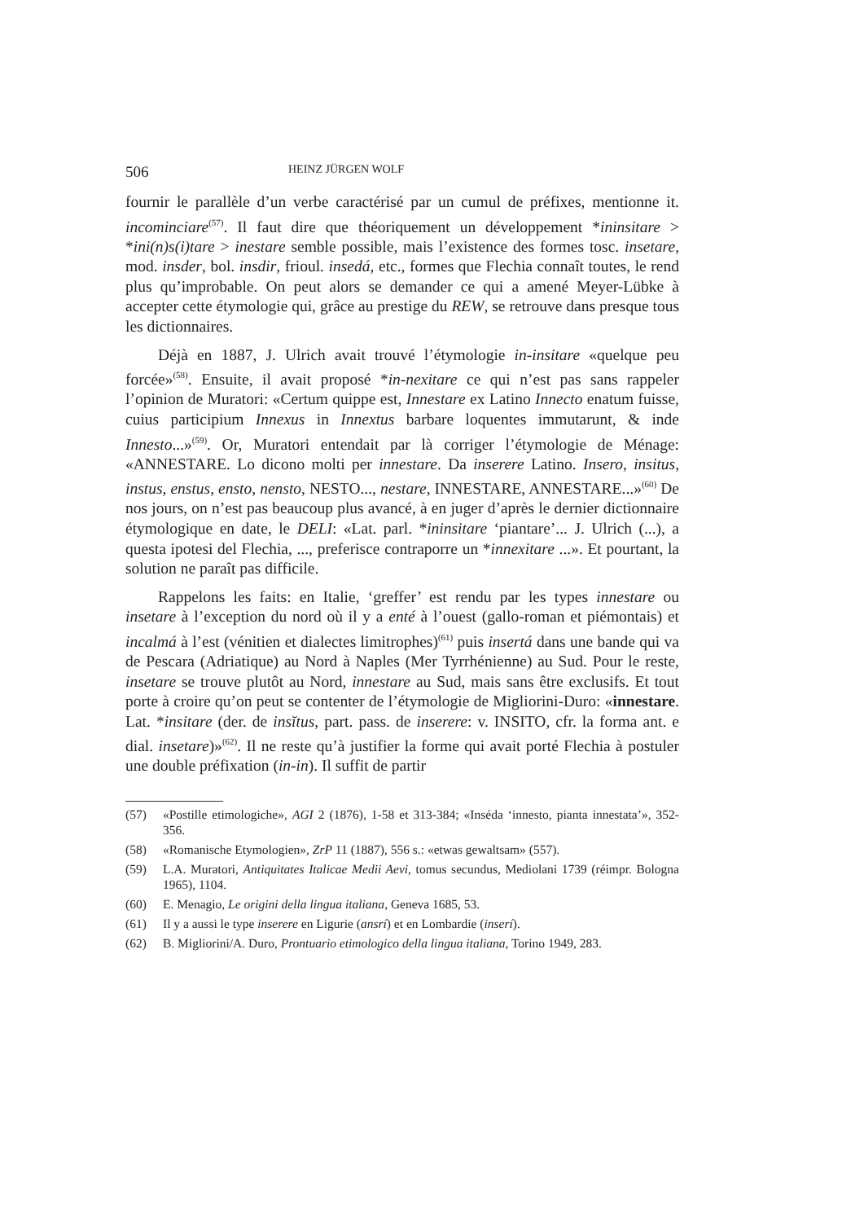506 HEINZ JÜRGEN WOLF
fournir le parallèle d’un verbe caractérisé par un cumul de préfixes, mentionne it. incominciare<sup>(57)</sup>. Il faut dire que théoriquement un développement *ininsitare > *ini(n)s(i)tare > inestare semble possible, mais l’existence des formes tosc. insetare, mod. insder, bol. insdir, frioul. insedá, etc., formes que Flechia connaît toutes, le rend plus qu’improbable. On peut alors se demander ce qui a amené Meyer-Lübke à accepter cette étymologie qui, grâce au prestige du REW, se retrouve dans presque tous les dictionnaires.
Déjà en 1887, J. Ulrich avait trouvé l’étymologie in-insitare «quelque peu forcée»<sup>(58)</sup>. Ensuite, il avait proposé *in-nexitare ce qui n’est pas sans rappeler l’opinion de Muratori: «Certum quippe est, Innestare ex Latino Innecto enatum fuisse, cuius participium Innexus in Innextus barbare loquentes immutarunt, & inde Innesto...»<sup>(59)</sup>. Or, Muratori entendait par là corriger l’étymologie de Ménage: «ANNESTARE. Lo dicono molti per innestare. Da inserere Latino. Insero, insitus, instus, enstus, ensto, nensto, NESTO..., nestare, INNESTARE, ANNESTARE...»<sup>(60)</sup> De nos jours, on n’est pas beaucoup plus avancé, à en juger d’après le dernier dictionnaire étymologique en date, le DELI: «Lat. parl. *ininsitare ‘piantare’... J. Ulrich (...), a questa ipotesi del Flechia, ..., preferisce contraporre un *innexitare ...». Et pourtant, la solution ne paraît pas difficile.
Rappelons les faits: en Italie, ‘greffer’ est rendu par les types innestare ou insetare à l’exception du nord où il y a enté à l’ouest (gallo-roman et piémontais) et incalmá à l’est (vénitien et dialectes limitrophes)<sup>(61)</sup> puis insertá dans une bande qui va de Pescara (Adriatique) au Nord à Naples (Mer Tyrrhénienne) au Sud. Pour le reste, insetare se trouve plutôt au Nord, innestare au Sud, mais sans être exclusifs. Et tout porte à croire qu’on peut se contenter de l’étymologie de Migliorini-Duro: «innestare. Lat. *insitare (der. de insĭtus, part. pass. de inserere: v. INSITO, cfr. la forma ant. e dial. insetare)»<sup>(62)</sup>. Il ne reste qu’à justifier la forme qui avait porté Flechia à postuler une double préfixation (in-in). Il suffit de partir
(57) «Postille etimologiche», AGI 2 (1876), 1-58 et 313-384; «Inséda ‘innesto, pianta innestata’», 352-356.
(58) «Romanische Etymologien», ZrP 11 (1887), 556 s.: «etwas gewaltsam» (557).
(59) L.A. Muratori, Antiquitates Italicae Medii Aevi, tomus secundus, Mediolani 1739 (réimpr. Bologna 1965), 1104.
(60) E. Menagio, Le origini della lingua italiana, Geneva 1685, 53.
(61) Il y a aussi le type inserere en Ligurie (ansrí) et en Lombardie (inserí).
(62) B. Migliorini/A. Duro, Prontuario etimologico della lingua italiana, Torino 1949, 283.